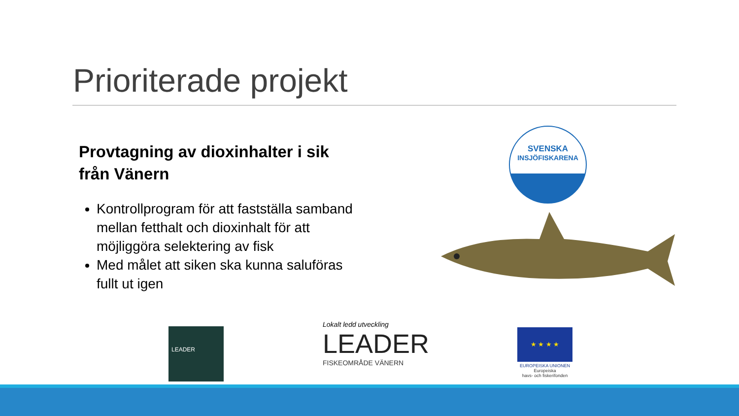Prioriterade projekt
Provtagning av dioxinhalter i sik från Vänern
Kontrollprogram för att fastställa samband mellan fetthalt och dioxinhalt för att möjliggöra selektering av fisk
Med målet att siken ska kunna saluföras fullt ut igen
SVENSKA
INSJÖFISKARENA
LEADER
Lokalt ledd utveckling
LEADER
FISKEOMRÅDE VÄNERN
★ ★ ★ ★
EUROPEISKA UNIONEN
Europeiska
havs- och fiskerifonden